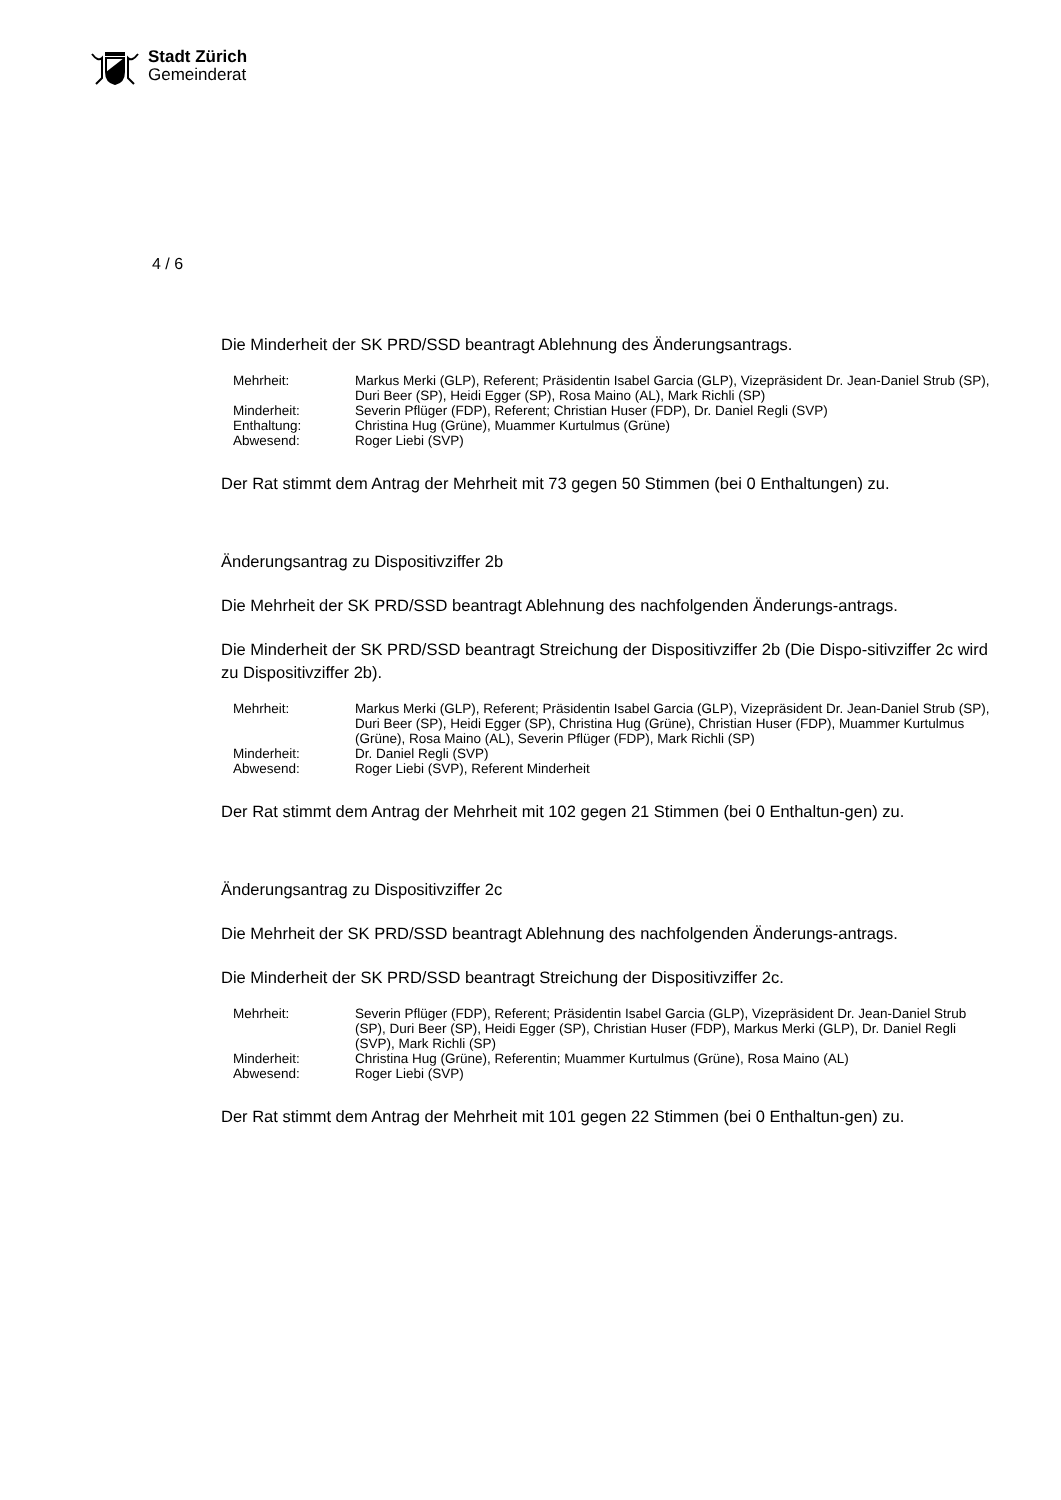Stadt Zürich
Gemeinderat
4 / 6
Die Minderheit der SK PRD/SSD beantragt Ablehnung des Änderungsantrags.
| Mehrheit: | Markus Merki (GLP), Referent; Präsidentin Isabel Garcia (GLP), Vizepräsident Dr. Jean-Daniel Strub (SP), Duri Beer (SP), Heidi Egger (SP), Rosa Maino (AL), Mark Richli (SP) |
| Minderheit: | Severin Pflüger (FDP), Referent; Christian Huser (FDP), Dr. Daniel Regli (SVP) |
| Enthaltung: | Christina Hug (Grüne), Muammer Kurtulmus (Grüne) |
| Abwesend: | Roger Liebi (SVP) |
Der Rat stimmt dem Antrag der Mehrheit mit 73 gegen 50 Stimmen (bei 0 Enthaltungen) zu.
Änderungsantrag zu Dispositivziffer 2b
Die Mehrheit der SK PRD/SSD beantragt Ablehnung des nachfolgenden Änderungs-antrags.
Die Minderheit der SK PRD/SSD beantragt Streichung der Dispositivziffer 2b (Die Dispo-sitivziffer 2c wird zu Dispositivziffer 2b).
| Mehrheit: | Markus Merki (GLP), Referent; Präsidentin Isabel Garcia (GLP), Vizepräsident Dr. Jean-Daniel Strub (SP), Duri Beer (SP), Heidi Egger (SP), Christina Hug (Grüne), Christian Huser (FDP), Muammer Kurtulmus (Grüne), Rosa Maino (AL), Severin Pflüger (FDP), Mark Richli (SP) |
| Minderheit: | Dr. Daniel Regli (SVP) |
| Abwesend: | Roger Liebi (SVP), Referent Minderheit |
Der Rat stimmt dem Antrag der Mehrheit mit 102 gegen 21 Stimmen (bei 0 Enthaltun-gen) zu.
Änderungsantrag zu Dispositivziffer 2c
Die Mehrheit der SK PRD/SSD beantragt Ablehnung des nachfolgenden Änderungs-antrags.
Die Minderheit der SK PRD/SSD beantragt Streichung der Dispositivziffer 2c.
| Mehrheit: | Severin Pflüger (FDP), Referent; Präsidentin Isabel Garcia (GLP), Vizepräsident Dr. Jean-Daniel Strub (SP), Duri Beer (SP), Heidi Egger (SP), Christian Huser (FDP), Markus Merki (GLP), Dr. Daniel Regli (SVP), Mark Richli (SP) |
| Minderheit: | Christina Hug (Grüne), Referentin; Muammer Kurtulmus (Grüne), Rosa Maino (AL) |
| Abwesend: | Roger Liebi (SVP) |
Der Rat stimmt dem Antrag der Mehrheit mit 101 gegen 22 Stimmen (bei 0 Enthaltun-gen) zu.